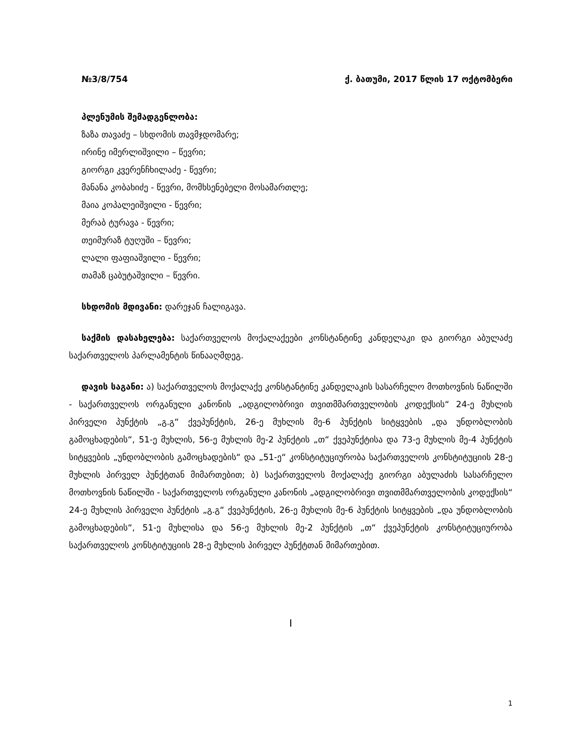№3/8/754 ქ. ბათუმი, 2017 წლის 17 ოქტომბერი
პლენუმის შემადგენლობა:
ზაზა თავაძე – სხდომის თავმჯდომარე;
ირინე იმერლიშვილი – წევრი;
გიორგი კვერენჩხილაძე - წევრი;
მანანა კობახიძე - წევრი, მომხსენებელი მოსამართლე;
მაია კოპალეიშვილი - წევრი;
მერაბ ტურავა - წევრი;
თეიმურაზ ტუღუში – წევრი;
ლალი ფაფიაშვილი - წევრი;
თამაზ ცაბუტაშვილი – წევრი.
სხდომის მდივანი: დარეჯან ჩალიგავა.
საქმის დასახელება: საქართველოს მოქალაქეები კონსტანტინე კანდელაკი და გიორგი აბულაძე საქართველოს პარლამენტის წინააღმდეგ.
დავის საგანი: ა) საქართველოს მოქალაქე კონსტანტინე კანდელაკის სასარჩელო მოთხოვნის ნაწილში - საქართველოს ორგანული კანონის „ადგილობრივი თვითმმართველობის კოდექსის“ 24-ე მუხლის პირველი პუნქტის „გ.გ“ ქვეპუნქტის, 26-ე მუხლის მე-6 პუნქტის სიტყვების „და უნდობლობის გამოცხადების“, 51-ე მუხლის, 56-ე მუხლის მე-2 პუნქტის „თ“ ქვეპუნქტისა და 73-ე მუხლის მე-4 პუნქტის სიტყვების „უნდობლობის გამოცხადების“ და „51-ე“ კონსტიტუციურობა საქართველოს კონსტიტუციის 28-ე მუხლის პირველ პუნქტთან მიმართებით; ბ) საქართველოს მოქალაქე გიორგი აბულაძის სასარჩელო მოთხოვნის ნაწილში - საქართველოს ორგანული კანონის „ადგილობრივი თვითმმართველობის კოდექსის“ 24-ე მუხლის პირველი პუნქტის „გ.გ“ ქვეპუნქტის, 26-ე მუხლის მე-6 პუნქტის სიტყვების „და უნდობლობის გამოცხადების“, 51-ე მუხლისა და 56-ე მუხლის მე-2 პუნქტის „თ“ ქვეპუნქტის კონსტიტუციურობა საქართველოს კონსტიტუციის 28-ე მუხლის პირველ პუნქტთან მიმართებით.
I
1